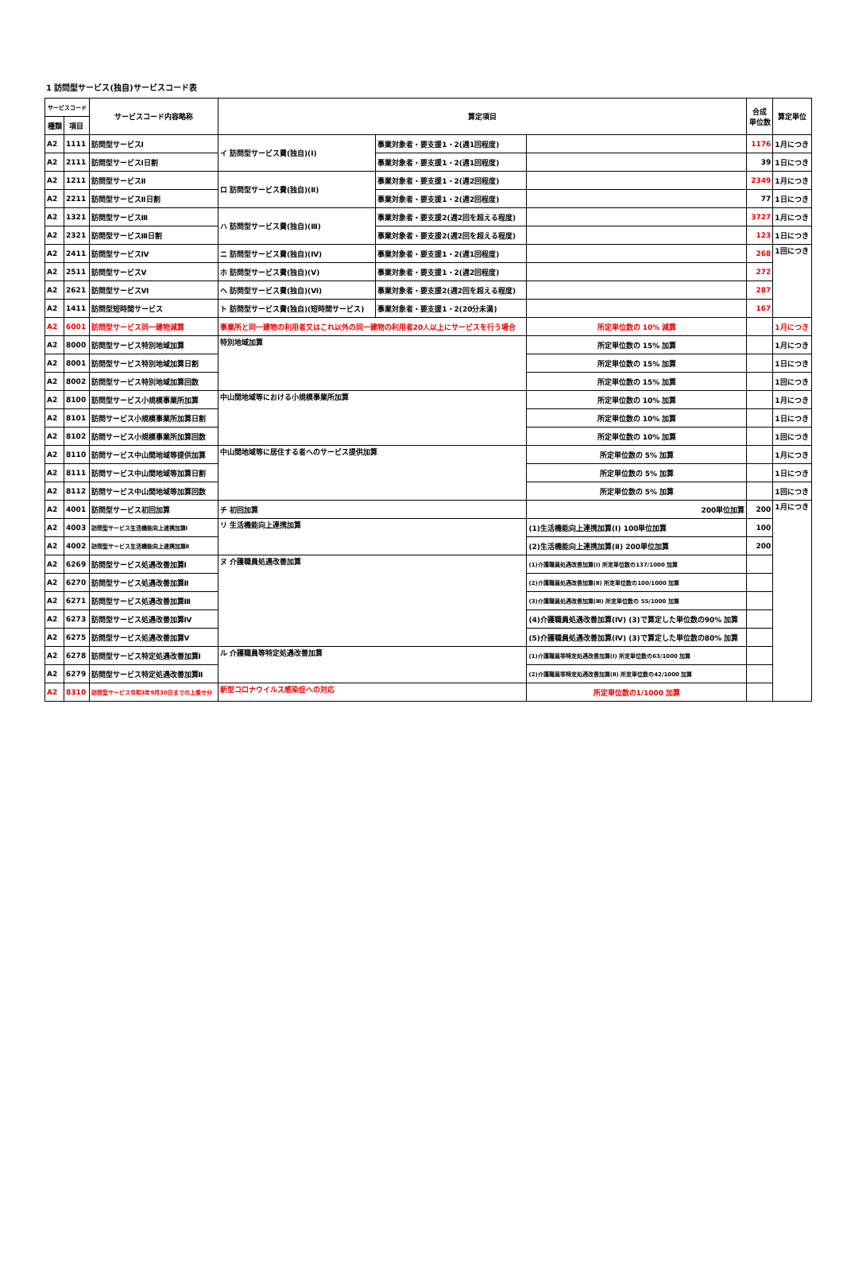1 訪問型サービス(独自)サービスコード表
| サービスコード | | サービスコード内容略称 | 算定項目 | | | 合成 単位数 | 算定単位 |
| --- | --- | --- | --- | --- | --- | --- | --- |
| 種類 | 項目 | | | | | | |
| A2 | 1111 | 訪問型サービスⅠ | イ 訪問型サービス費(独自)(Ⅰ) | 事業対象者・要支援1・2(週1回程度) | | 1176 | 1月につき |
| A2 | 2111 | 訪問型サービスⅠ日割 | | 事業対象者・要支援1・2(週1回程度) | | 39 | 1日につき |
| A2 | 1211 | 訪問型サービスⅡ | ロ 訪問型サービス費(独自)(Ⅱ) | 事業対象者・要支援1・2(週2回程度) | | 2349 | 1月につき |
| A2 | 2211 | 訪問型サービスⅡ日割 | | 事業対象者・要支援1・2(週2回程度) | | 77 | 1日につき |
| A2 | 1321 | 訪問型サービスⅢ | ハ 訪問型サービス費(独自)(Ⅲ) | 事業対象者・要支援2(週2回を超える程度) | | 3727 | 1月につき |
| A2 | 2321 | 訪問型サービスⅢ日割 | | 事業対象者・要支援2(週2回を超える程度) | | 123 | 1日につき |
| A2 | 2411 | 訪問型サービスⅣ | ニ 訪問型サービス費(独自)(Ⅳ) | 事業対象者・要支援1・2(週1回程度) | | 268 | 1回につき |
| A2 | 2511 | 訪問型サービスⅤ | ホ 訪問型サービス費(独自)(Ⅴ) | 事業対象者・要支援1・2(週2回程度) | | 272 | |
| A2 | 2621 | 訪問型サービスⅥ | ヘ 訪問型サービス費(独自)(Ⅵ) | 事業対象者・要支援2(週2回を超える程度) | | 287 | |
| A2 | 1411 | 訪問型短時間サービス | ト 訪問型サービス費(独自)(短時間サービス) | 事業対象者・要支援1・2(20分未満) | | 167 | |
| A2 | 6001 | 訪問型サービス同一建物減算 | 事業所と同一建物の利用者又はこれ以外の同一建物の利用者20人以上にサービスを行う場合 | | 所定単位数の 10% 減算 | | 1月につき |
| A2 | 8000 | 訪問型サービス特別地域加算 | 特別地域加算 | | 所定単位数の 15% 加算 | | 1月につき |
| A2 | 8001 | 訪問型サービス特別地域加算日割 | | | 所定単位数の 15% 加算 | | 1日につき |
| A2 | 8002 | 訪問型サービス特別地域加算回数 | | | 所定単位数の 15% 加算 | | 1回につき |
| A2 | 8100 | 訪問型サービス小規模事業所加算 | 中山間地域等における小規模事業所加算 | | 所定単位数の 10% 加算 | | 1月につき |
| A2 | 8101 | 訪問サービス小規模事業所加算日割 | | | 所定単位数の 10% 加算 | | 1日につき |
| A2 | 8102 | 訪問サービス小規模事業所加算回数 | | | 所定単位数の 10% 加算 | | 1回につき |
| A2 | 8110 | 訪問サービス中山間地域等提供加算 | 中山間地域等に居住する者へのサービス提供加算 | | 所定単位数の 5% 加算 | | 1月につき |
| A2 | 8111 | 訪問サービス中山間地域等加算日割 | | | 所定単位数の 5% 加算 | | 1日につき |
| A2 | 8112 | 訪問サービス中山間地域等加算回数 | | | 所定単位数の 5% 加算 | | 1回につき |
| A2 | 4001 | 訪問型サービス初回加算 | チ 初回加算 | | 200単位加算 | 200 | 1月につき |
| A2 | 4003 | 訪問型サービス生活機能向上連携加算Ⅰ | リ 生活機能向上連携加算 | | (1)生活機能向上連携加算(Ⅰ) 100単位加算 | 100 | |
| A2 | 4002 | 訪問型サービス生活機能向上連携加算Ⅱ | | | (2)生活機能向上連携加算(Ⅱ) 200単位加算 | 200 | |
| A2 | 6269 | 訪問型サービス処遇改善加算Ⅰ | ヌ 介護職員処遇改善加算 | | (1)介護職員処遇改善加算(Ⅰ) 所定単位数の137/1000 加算 | | |
| A2 | 6270 | 訪問型サービス処遇改善加算Ⅱ | | | (2)介護職員処遇改善加算(Ⅱ) 所定単位数の100/1000 加算 | | |
| A2 | 6271 | 訪問型サービス処遇改善加算Ⅲ | | | (3)介護職員処遇改善加算(Ⅲ) 所定単位数の 55/1000 加算 | | |
| A2 | 6273 | 訪問型サービス処遇改善加算Ⅳ | | | (4)介護職員処遇改善加算(Ⅳ) (3)で算定した単位数の90% 加算 | | |
| A2 | 6275 | 訪問型サービス処遇改善加算Ⅴ | | | (5)介護職員処遇改善加算(Ⅳ) (3)で算定した単位数の80% 加算 | | |
| A2 | 6278 | 訪問型サービス特定処遇改善加算Ⅰ | ル 介護職員等特定処遇改善加算 | | (1)介護職員等特定処遇改善加算(Ⅰ) 所定単位数の63/1000 加算 | | |
| A2 | 6279 | 訪問型サービス特定処遇改善加算Ⅱ | | | (2)介護職員等特定処遇改善加算(Ⅱ) 所定単位数の42/1000 加算 | | |
| A2 | 8310 | 訪問型サービス令和3年9月30日までの上乗せ分 | 新型コロナウイルス感染症への対応 | | 所定単位数の1/1000 加算 | | |